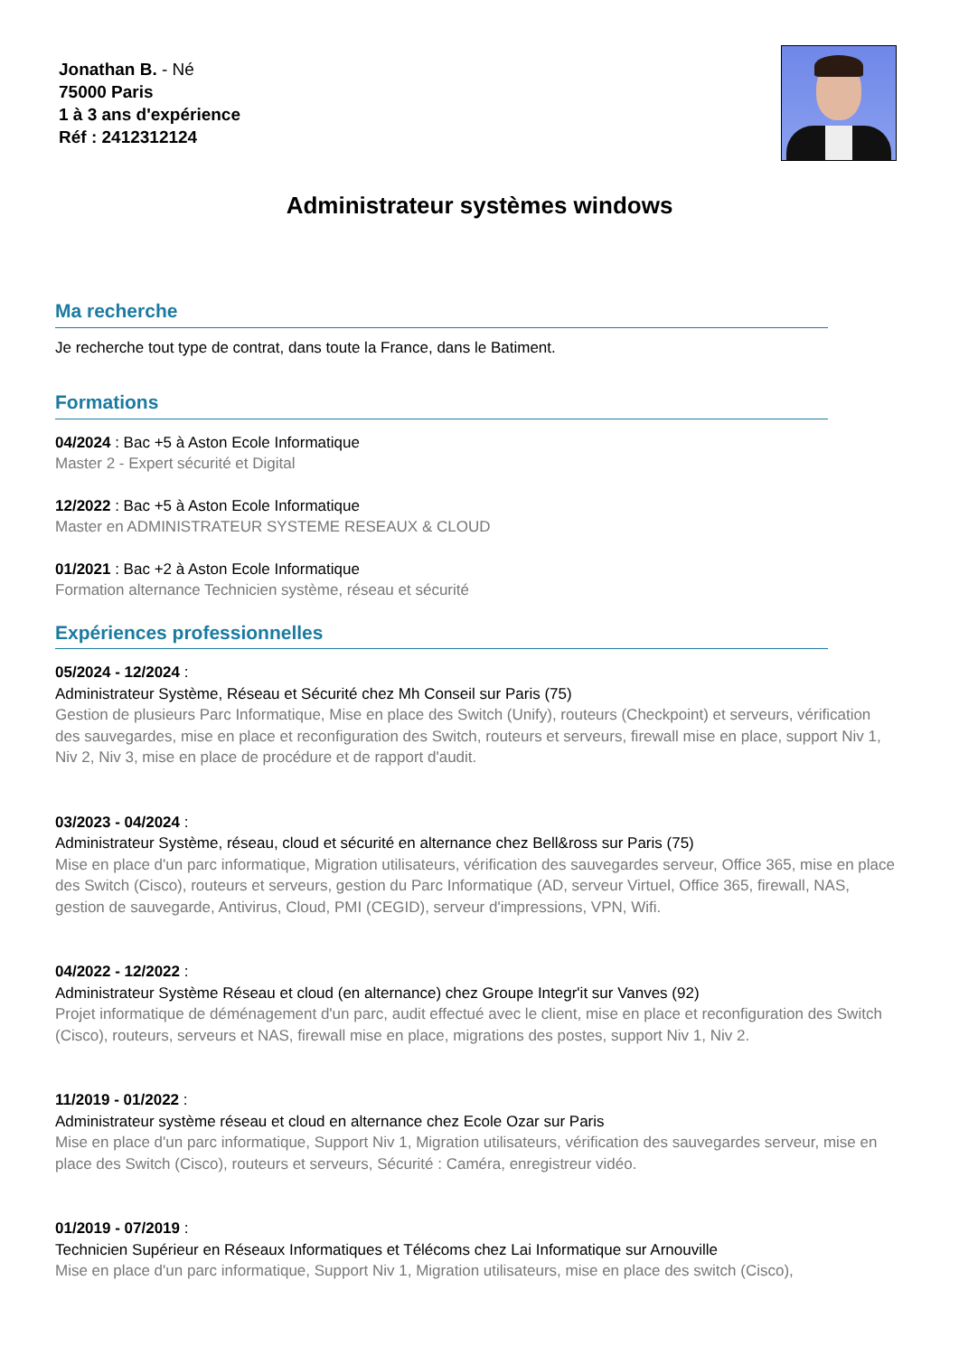Jonathan B. - Né
75000 Paris
1 à 3 ans d'expérience
Réf : 2412312124
Administrateur systèmes windows
Ma recherche
Je recherche tout type de contrat, dans toute la France, dans le Batiment.
Formations
04/2024 : Bac +5 à Aston Ecole Informatique
Master 2 - Expert sécurité et Digital
12/2022 : Bac +5 à Aston Ecole Informatique
Master en ADMINISTRATEUR SYSTEME RESEAUX & CLOUD
01/2021 : Bac +2 à Aston Ecole Informatique
Formation alternance Technicien système, réseau et sécurité
Expériences professionnelles
05/2024 - 12/2024 :
Administrateur Système, Réseau et Sécurité chez Mh Conseil sur Paris (75)
Gestion de plusieurs Parc Informatique, Mise en place des Switch (Unify), routeurs (Checkpoint) et serveurs, vérification des sauvegardes, mise en place et reconfiguration des Switch, routeurs et serveurs, firewall mise en place, support Niv 1, Niv 2, Niv 3, mise en place de procédure et de rapport d'audit.
03/2023 - 04/2024 :
Administrateur Système, réseau, cloud et sécurité en alternance chez Bell&ross sur Paris (75)
Mise en place d'un parc informatique, Migration utilisateurs, vérification des sauvegardes serveur, Office 365, mise en place des Switch (Cisco), routeurs et serveurs, gestion du Parc Informatique (AD, serveur Virtuel, Office 365, firewall, NAS, gestion de sauvegarde, Antivirus, Cloud, PMI (CEGID), serveur d'impressions, VPN, Wifi.
04/2022 - 12/2022 :
Administrateur Système Réseau et cloud (en alternance) chez Groupe Integr'it sur Vanves (92)
Projet informatique de déménagement d'un parc, audit effectué avec le client, mise en place et reconfiguration des Switch (Cisco), routeurs, serveurs et NAS, firewall mise en place, migrations des postes, support Niv 1, Niv 2.
11/2019 - 01/2022 :
Administrateur système réseau et cloud en alternance chez Ecole Ozar sur Paris
Mise en place d'un parc informatique, Support Niv 1, Migration utilisateurs, vérification des sauvegardes serveur, mise en place des Switch (Cisco), routeurs et serveurs, Sécurité : Caméra, enregistreur vidéo.
01/2019 - 07/2019 :
Technicien Supérieur en Réseaux Informatiques et Télécoms chez Lai Informatique sur Arnouville
Mise en place d'un parc informatique, Support Niv 1, Migration utilisateurs, mise en place des switch (Cisco),